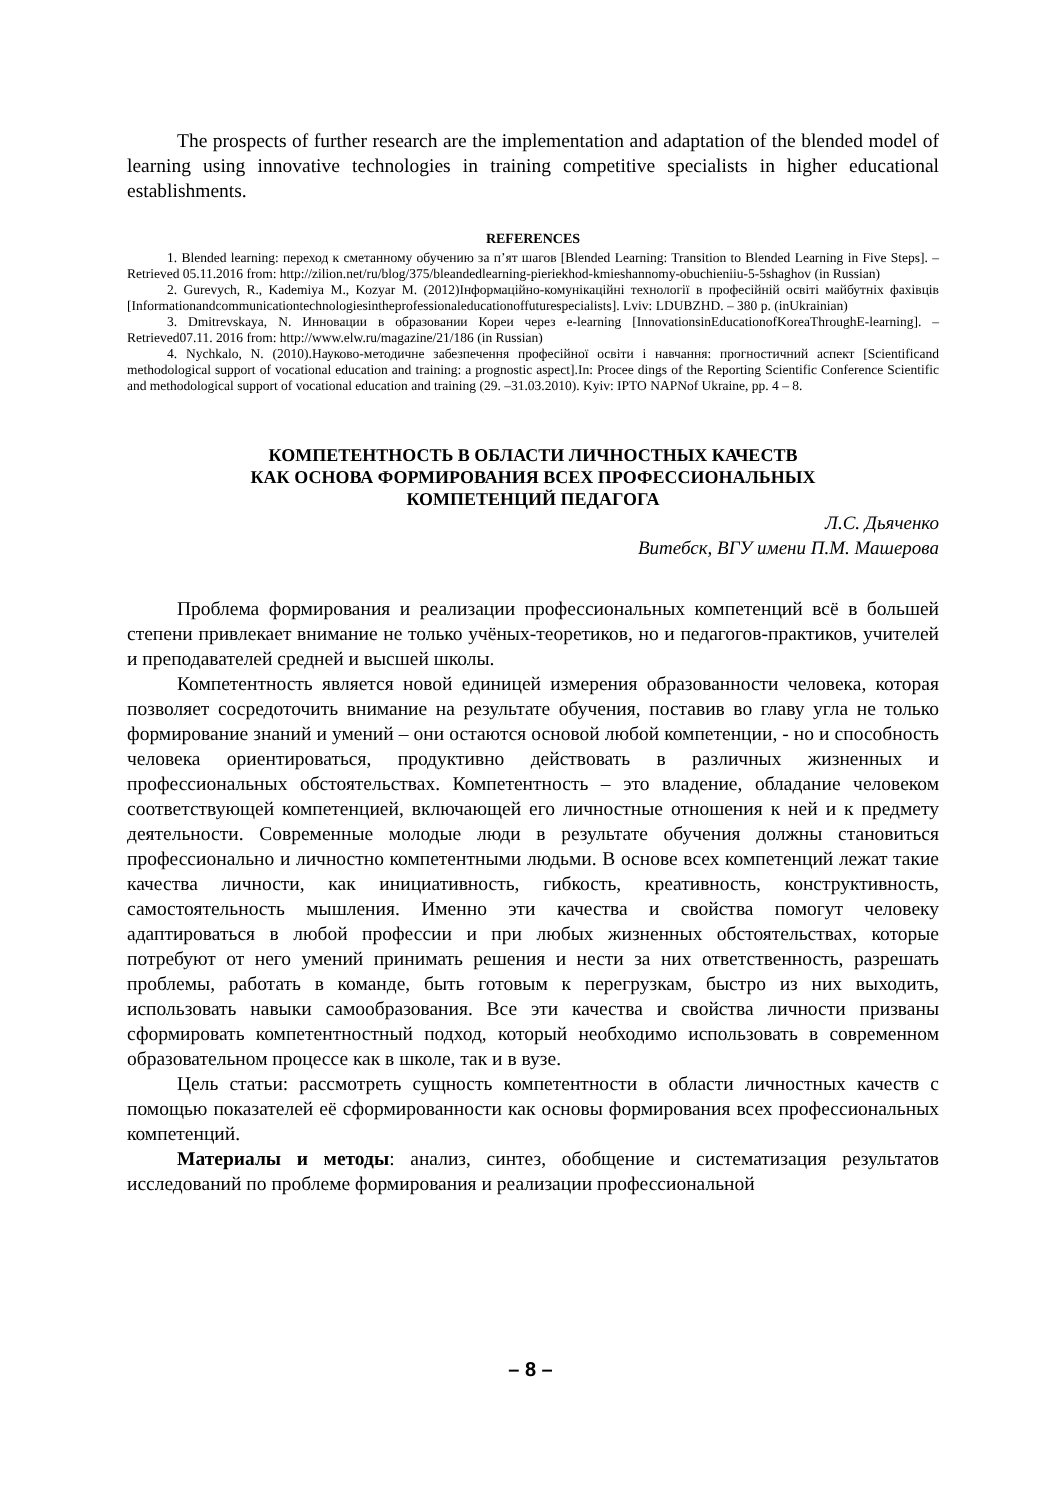The prospects of further research are the implementation and adaptation of the blended model of learning using innovative technologies in training competitive specialists in higher educational establishments.
REFERENCES
1. Blended learning: переход к сметанному обучению за п’ят шагов [Blended Learning: Transition to Blended Learning in Five Steps]. –Retrieved 05.11.2016 from: http://zilion.net/ru/blog/375/bleandedlearning-pieriekhod-kmieshannomy-obuchieniiu-5-5shaghov (in Russian)
2. Gurevych, R., Kademiya M., Kozyar M. (2012)Інформаційно-комунікаційні технології в професійній освіті майбутніх фахівців [Informationandcommunicationtechnologiesintheprofessionaleducationoffuturespecialists]. Lviv: LDUBZHD. – 380 p. (inUkrainian)
3. Dmitrevskaya, N. Инновации в образовании Кореи через e-learning [InnovationsinEducationofKoreaThroughE-learning]. – Retrieved07.11. 2016 from: http://www.elw.ru/magazine/21/186 (in Russian)
4. Nychkalo, N. (2010).Науково-методичне забезпечення професійної освіти і навчання: прогностичний аспект [Scientificand methodological support of vocational education and training: a prognostic aspect].In: Procee dings of the Reporting Scientific Conference Scientific and methodological support of vocational education and training (29. –31.03.2010). Kyiv: IPTO NAPNof Ukraine, pp. 4 – 8.
КОМПЕТЕНТНОСТЬ В ОБЛАСТИ ЛИЧНОСТНЫХ КАЧЕСТВ
КАК ОСНОВА ФОРМИРОВАНИЯ ВСЕХ ПРОФЕССИОНАЛЬНЫХ
КОМПЕТЕНЦИЙ ПЕДАГОГА
Л.С. Дьяченко
Витебск, ВГУ имени П.М. Машерова
Проблема формирования и реализации профессиональных компетенций всё в большей степени привлекает внимание не только учёных-теоретиков, но и педагогов-практиков, учителей и преподавателей средней и высшей школы.
Компетентность является новой единицей измерения образованности человека, которая позволяет сосредоточить внимание на результате обучения, поставив во главу угла не только формирование знаний и умений – они остаются основой любой компетенции, - но и способность человека ориентироваться, продуктивно действовать в различных жизненных и профессиональных обстоятельствах. Компетентность – это владение, обладание человеком соответствующей компетенцией, включающей его личностные отношения к ней и к предмету деятельности. Современные молодые люди в результате обучения должны становиться профессионально и личностно компетентными людьми. В основе всех компетенций лежат такие качества личности, как инициативность, гибкость, креативность, конструктивность, самостоятельность мышления. Именно эти качества и свойства помогут человеку адаптироваться в любой профессии и при любых жизненных обстоятельствах, которые потребуют от него умений принимать решения и нести за них ответственность, разрешать проблемы, работать в команде, быть готовым к перегрузкам, быстро из них выходить, использовать навыки самообразования. Все эти качества и свойства личности призваны сформировать компетентностный подход, который необходимо использовать в современном образовательном процессе как в школе, так и в вузе.
Цель статьи: рассмотреть сущность компетентности в области личностных качеств с помощью показателей её сформированности как основы формирования всех профессиональных компетенций.
Материалы и методы: анализ, синтез, обобщение и систематизация результатов исследований по проблеме формирования и реализации профессиональной
– 8 –